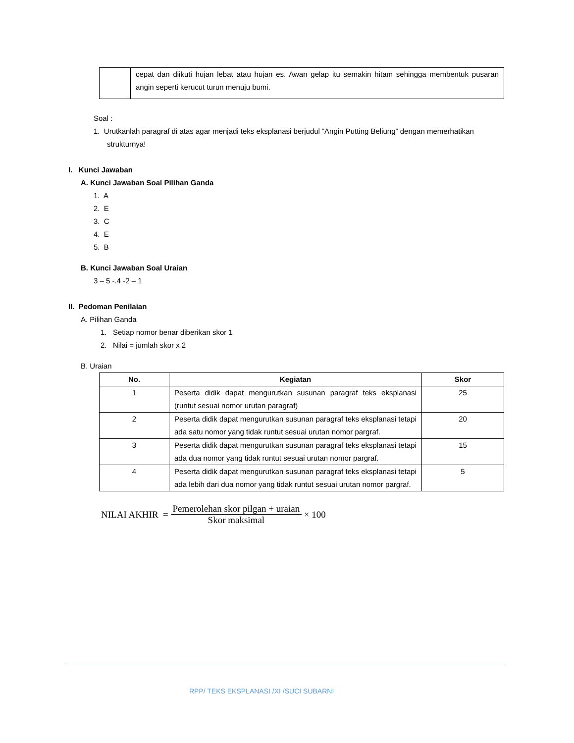| | cepat dan diikuti hujan lebat atau hujan es. Awan gelap itu semakin hitam sehingga membentuk pusaran angin seperti kerucut turun menuju bumi. |
Soal :
1. Urutkanlah paragraf di atas agar menjadi teks eksplanasi berjudul “Angin Putting Beliung” dengan memerhatikan strukturnya!
I. Kunci Jawaban
A. Kunci Jawaban Soal Pilihan Ganda
1. A
2. E
3. C
4. E
5. B
B. Kunci Jawaban Soal Uraian
3 – 5 -.4 -2 – 1
II. Pedoman Penilaian
A. Pilihan Ganda
1. Setiap nomor benar diberikan skor 1
2. Nilai = jumlah skor x 2
B. Uraian
| No. | Kegiatan | Skor |
| --- | --- | --- |
| 1 | Peserta didik dapat mengurutkan susunan paragraf teks eksplanasi (runtut sesuai nomor urutan paragraf) | 25 |
| 2 | Peserta didik dapat mengurutkan susunan paragraf teks eksplanasi tetapi ada satu nomor yang tidak runtut sesuai urutan nomor pargraf. | 20 |
| 3 | Peserta didik dapat mengurutkan susunan paragraf teks eksplanasi tetapi ada dua nomor yang tidak runtut sesuai urutan nomor pargraf. | 15 |
| 4 | Peserta didik dapat mengurutkan susunan paragraf teks eksplanasi tetapi ada lebih dari dua nomor yang tidak runtut sesuai urutan nomor pargraf. | 5 |
NILAI AKHIR = Pemerolehan skor pilgan + uraian Skor maksimal × 100
RPP/ TEKS EKSPLANASI /XI /SUCI SUBARNI